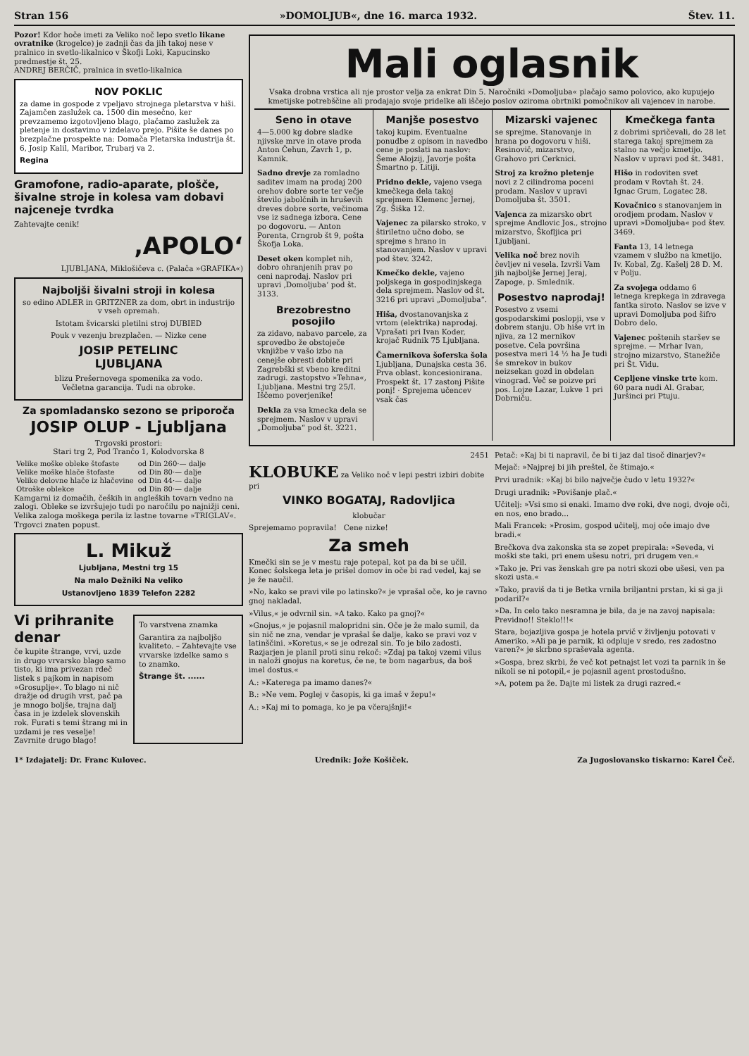Stran 156 »DOMOLJUB«, dne 16. marca 1932. Štev. 11.
Pozor! Kdor hoče imeti za Veliko noč lepo svetlo likane ovratnike (krogelce) je zadnji čas da jih takoj nese v pralnico in svetlo-likalnico v Škofji Loki, Kapucinsko predmestje št. 25.
ANDREJ BERČIČ, pralnica in svetlo-likalnica
NOV POKLIC
za dame in gospode z vpeljavo strojnega pletarstva v hiši. Zajamčen zaslužek ca. 1500 din mesečno, ker prevzamemo izgotovljeno blago, plačamo zaslužek za pletenje in dostavimo v izdelavo prejo. Pišite še danes po brezplačne prospekte na: Domača Pletarska industrija št. 6, Josip Kalil, Maribor, Trubarj va 2.
Regina
Gramofone, radio-aparate, plošče, šivalne stroje in kolesa vam dobavi najceneje tvrdka
Zahtevajte cenik!
‚APOLO‘
LJUBLJANA, Miklošičeva c. (Palača »GRAFIKA«)
Najboljši šivalni stroji in kolesa
so edino ADLER in GRITZNER za dom, obrt in industrijo v vseh opremah.
Istotam švicarski pletilni stroj DUBIED
Pouk v vezenju brezplačen. — Nizke cene
JOSIP PETELINC
LJUBLJANA
blizu Prešernovega spomenika za vodo.
Večletna garancija. Tudi na obroke.
Za spomladansko sezono se priporoča
JOSIP OLUP - Ljubljana
Trgovski prostori:
Stari trg 2, Pod Trančo 1, Kolodvorska 8
| Velike moške obleke štofaste | od Din 260·— dalje |
| Velike moške hlače štofaste | od Din 80·— dalje |
| Velike delovne hlače iz hlačevine | od Din 44·— dalje |
| Otroške oblekce | od Din 80·— dalje |
Kamgarni iz domačih, čeških in angleških tovarn vedno na zalogi. Obleke se izvršujejo tudi po naročilu po najnižji ceni. Velika zaloga moškega perila iz lastne tovarne »TRIGLAV«. Trgovci znaten popust.
L. Mikuž
Ljubljana, Mestni trg 15
Na malo Dežniki Na veliko
Ustanovljeno 1839 Telefon 2282
Vi prihranite denar
če kupite štrange, vrvi, uzde in drugo vrvarsko blago samo tisto, ki ima privezan rdeč listek s pajkom in napisom »Grosuplje«. To blago ni nič dražje od drugih vrst, pač pa je mnogo boljše, trajna dalj časa in je izdelek slovenskih rok. Furati s temi štrang mi in uzdami je res veselje! Zavrnite drugo blago!
To varstvena znamka
Garantira za najboljšo kvaliteto. – Zahtevajte vse vrvarske izdelke samo s to znamko.
Štrange št. ......
Mali oglasnik
Vsaka drobna vrstica ali nje prostor velja za enkrat Din 5. Naročniki »Domoljuba« plačajo samo polovico, ako kupujejo kmetijske potrebščine ali prodajajo svoje pridelke ali iščejo poslov oziroma obrtniki pomočnikov ali vajencev in narobe.
Seno in otave
4—5.000 kg dobre sladke njivske mrve in otave proda Anton Čehun, Zavrh 1, p. Kamnik.
Sadno drevje za romladno saditev imam na prodaj 200 orehov dobre sorte ter večje število jabolčnih in hruševih dreves dobre sorte, večinoma vse iz sadnega izbora. Cene po dogovoru. — Anton Porenta, Crngrob št 9, pošta Škofja Loka.
Deset oken komplet nih, dobro ohranjenih prav po ceni naprodaj. Naslov pri upravi ‚Domoljuba‘ pod št. 3133.
Brezobrestno posojilo
za zidavo, nabavo parcele, za sprovedbo že obstoječe vknjižbe v vašo izbo na cenejše obresti dobite pri Zagrebški st vbeno kreditni zadrugi. zastopstvo »Tehna«, Ljubljana. Mestni trg 25/I. Iščemo poverjenike!
Dekla za vsa kmecka dela se sprejmem. Naslov v upravi „Domoljuba“ pod št. 3221.
Manjše posestvo
takoj kupim. Eventualne ponudbe z opisom in navedbo cene je poslati na naslov: Šeme Alojzij, Javorje pošta Šmartno p. Litiji.
Pridno dekle, vajeno vsega kmečkega dela takoj sprejmem Klemenc Jernej, Zg. Šiška 12.
Vajenec za pilarsko stroko, v štiriletno učno dobo, se sprejme s hrano in stanovanjem. Naslov v upravi pod štev. 3242.
Kmečko dekle, vajeno poljskega in gospodinjskega dela sprejmem. Naslov od št. 3216 pri upravi „Domoljuba“.
Hiša, dvostanovanjska z vrtom (elektrika) naprodaj. Vprašati pri Ivan Koder, krojač Rudnik 75 Ljubljana.
Čamernikova šoferska šola Ljubljana, Dunajska cesta 36. Prva oblast. koncesionirana. Prospekt št. 17 zastonj Pišite ponj! · Sprejema učencev vsak čas
Mizarski vajenec
se sprejme. Stanovanje in hrana po dogovoru v hiši. Resinovič, mizarstvo, Grahovo pri Cerknici.
Stroj za krožno pletenje novi z 2 cilindroma poceni prodam. Naslov v upravi Domoljuba št. 3501.
Vajenca za mizarsko obrt sprejme Andlovic Jos., strojno mizarstvo, Škofljica pri Ljubljani.
Velika noč brez novih čevljev ni vesela. Izvrši Vam jih najboljše Jernej Jeraj, Zapoge, p. Smlednik.
Posestvo naprodaj!
Posestvo z vsemi gospodarskimi poslopji, vse v dobrem stanju. Ob hiše vrt in njiva, za 12 mernikov posetve. Cela površina posestva meri 14 ½ ha Je tudi še smrekov in bukov neizsekan gozd in obdelan vinograd. Več se poizve pri pos. Lojze Lazar, Lukve 1 pri Dobrniču.
Kmečkega fanta
z dobrimi spričevali, do 28 let starega takoj sprejmem za stalno na večjo kmetijo. Naslov v upravi pod št. 3481.
Hišo in rodoviten svet prodam v Rovtah št. 24. Ignac Grum, Logatec 28.
Kovačnico s stanovanjem in orodjem prodam. Naslov v upravi »Domoljuba« pod štev. 3469.
Fanta 13, 14 letnega vzamem v službo na kmetijo. Iv. Kobal, Zg. Kašelj 28 D. M. v Polju.
Za svojega oddamo 6 letnega krepkega in zdravega fantka siroto. Naslov se izve v upravi Domoljuba pod šifro Dobro delo.
Vajenec poštenih staršev se sprejme. — Mrhar Ivan, strojno mizarstvo, Stanežiče pri Št. Vidu.
Cepljene vinske trte kom. 60 para nudi Al. Grabar, Juršinci pri Ptuju.
2451
KLOBUKE za Veliko noč v lepi pestri izbiri dobite pri
VINKO BOGATAJ, Radovljica
klobučar
Sprejemamo popravila! Cene nizke!
Za smeh
Kmečki sin se je v mestu raje potepal, kot pa da bi se učil. Konec šolskega leta je prišel domov in oče bi rad vedel, kaj se je že naučil.
»No, kako se pravi vile po latinsko?« je vprašal oče, ko je ravno gnoj nakladal.
»Vilus,« je odvrnil sin. »A tako. Kako pa gnoj?«
»Gnojus,« je pojasnil malopridni sin. Oče je že malo sumil, da sin nič ne zna, vendar je vprašal še dalje, kako se pravi voz v latinščini. »Koretus,« se je odrezal sin. To je bilo zadosti. Razjarjen je planil proti sinu rekoč: »Zdaj pa takoj vzemi vilus in naloži gnojus na koretus, če ne, te bom nagarbus, da boš imel dostus.«
A.: »Katerega pa imamo danes?«
B.: »Ne vem. Poglej v časopis, ki ga imaš v žepu!«
A.: »Kaj mi to pomaga, ko je pa včerajšnji!«
Petač: »Kaj bi ti napravil, če bi ti jaz dal tisoč dinarjev?«
Mejač: »Najprej bi jih preštel, če štimajo.«
Prvi uradnik: »Kaj bi bilo največje čudo v letu 1932?«
Drugi uradnik: »Povišanje plač.«
Učitelj: »Vsi smo si enaki. Imamo dve roki, dve nogi, dvoje oči, en nos, eno brado...
Mali Francek: »Prosim, gospod učitelj, moj oče imajo dve bradi.«
Brečkova dva zakonska sta se zopet prepirala: »Seveda, vi moški ste taki, pri enem ušesu notri, pri drugem ven.«
»Tako je. Pri vas ženskah gre pa notri skozi obe ušesi, ven pa skozi usta.«
»Tako, praviš da ti je Betka vrnila briljantni prstan, ki si ga ji podaril?«
»Da. In celo tako nesramna je bila, da je na zavoj napisala: Previdno!! Steklo!!!«
Stara, bojazljiva gospa je hotela prvič v življenju potovati v Ameriko. »Ali pa je parnik, ki odpluje v sredo, res zadostno varen?« je skrbno spraševala agenta.
»Gospa, brez skrbi, že več kot petnajst let vozi ta parnik in še nikoli se ni potopil,« je pojasnil agent prostodušno.
»A, potem pa že. Dajte mi listek za drugi razred.«
1* Izdajatelj: Dr. Franc Kulovec. Urednik: Jože Košiček. Za Jugoslovansko tiskarno: Karel Čeč.